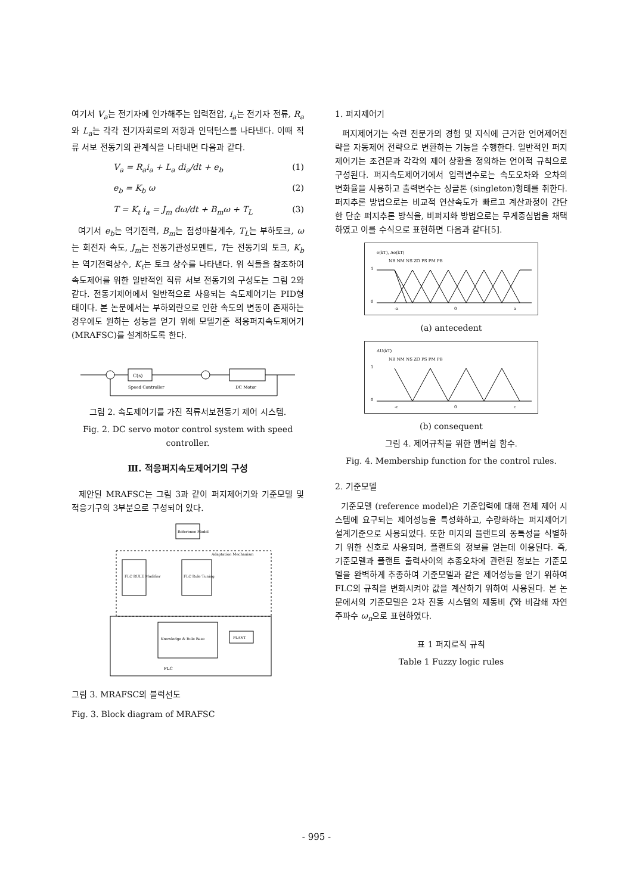여기서 V<sub>a</sub>는 전기자에 인가해주는 입력전압, i<sub>a</sub>는 전기자 전류, R<sub>a</sub>와 L<sub>a</sub>는 각각 전기자회로의 저항과 인덕턴스를 나타낸다. 이때 직류 서보 전동기의 관계식을 나타내면 다음과 같다.
V<sub>a</sub> = R<sub>a</sub>i<sub>a</sub> + L<sub>a</sub> di<sub>a</sub>/dt + e<sub>b</sub> (1)
e<sub>b</sub> = K<sub>b</sub> ω (2)
T = K<sub>t</sub> i<sub>a</sub> = J<sub>m</sub> dω/dt + B<sub>m</sub>ω + T<sub>L</sub> (3)
여기서 e<sub>b</sub>는 역기전력, B<sub>m</sub>는 점성마찰계수, T<sub>L</sub>는 부하토크, ω는 회전자 속도, J<sub>m</sub>는 전동기관성모멘트, T는 전동기의 토크, K<sub>b</sub>는 역기전력상수, K<sub>t</sub>는 토크 상수를 나타낸다. 위 식들을 참조하여 속도제어를 위한 일반적인 직류 서보 전동기의 구성도는 그림 2와 같다. 전동기제어에서 일반적으로 사용되는 속도제어기는 PID형태이다. 본 논문에서는 부하외란으로 인한 속도의 변동이 존재하는 경우에도 원하는 성능을 얻기 위해 모델기준 적응퍼지속도제어기 (MRAFSC)를 설계하도록 한다.
C(s)
Speed Controller
DC Motor
그림 2. 속도제어기를 가진 직류서보전동기 제어 시스템.
Fig. 2. DC servo motor control system with speed controller.
Ⅲ. 적응퍼지속도제어기의 구성
제안된 MRAFSC는 그림 3과 같이 퍼지제어기와 기준모델 및 적응기구의 3부분으로 구성되어 있다.
Reference Model
Adaptation Mechanism
FLC RULE Modifier
FLC Rule Tuning
Knowledge & Rule Base
PLANT
FLC
그림 3. MRAFSC의 블럭선도
Fig. 3. Block diagram of MRAFSC
1. 퍼지제어기
퍼지제어기는 숙련 전문가의 경험 및 지식에 근거한 언어제어전략을 자동제어 전략으로 변환하는 기능을 수행한다. 일반적인 퍼지제어기는 조건문과 각각의 제어 상황을 정의하는 언어적 규칙으로 구성된다. 퍼지속도제어기에서 입력변수로는 속도오차와 오차의 변화율을 사용하고 출력변수는 싱글톤 (singleton)형태를 취한다. 퍼지추론 방법으로는 비교적 연산속도가 빠르고 계산과정이 간단한 단순 퍼지추론 방식을, 비퍼지화 방법으로는 무게중심법을 채택하였고 이를 수식으로 표현하면 다음과 같다[5].
e(kT), Δe(kT)
NB NM NS ZO PS PM PB
1
0
-a
0
a
(a) antecedent
ΔU(kT)
NB NM NS ZO PS PM PB
1
0
-c
0
c
(b) consequent
그림 4. 제어규칙을 위한 멤버쉽 함수.
Fig. 4. Membership function for the control rules.
2. 기준모델
기준모델 (reference model)은 기준입력에 대해 전체 제어 시스템에 요구되는 제어성능을 특성화하고, 수량화하는 퍼지제어기 설계기준으로 사용되었다. 또한 미지의 플랜트의 동특성을 식별하기 위한 신호로 사용되며, 플랜트의 정보를 얻는데 이용된다. 즉, 기준모델과 플랜트 출력사이의 추종오차에 관련된 정보는 기준모델을 완벽하게 추종하여 기준모델과 같은 제어성능을 얻기 위하여 FLC의 규칙을 변화시켜야 값을 계산하기 위하여 사용된다. 본 논문에서의 기준모델은 2차 진동 시스템의 제동비 ζ와 비감쇄 자연주파수 ω<sub>n</sub>으로 표현하였다.
표 1 퍼지로직 규칙
Table 1 Fuzzy logic rules
- 995 -